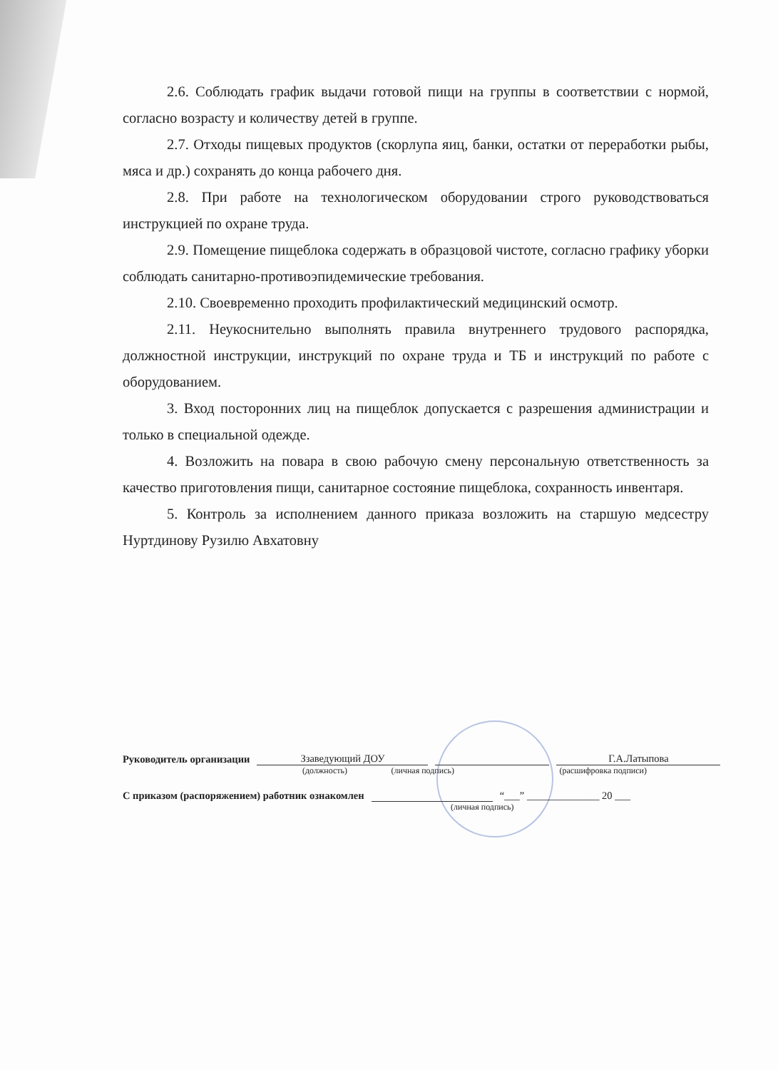2.6. Соблюдать график выдачи готовой пищи на группы в соответствии с нормой, согласно возрасту и количеству детей в группе.
2.7. Отходы пищевых продуктов (скорлупа яиц, банки, остатки от переработки рыбы, мяса и др.) сохранять до конца рабочего дня.
2.8. При работе на технологическом оборудовании строго руководствоваться инструкцией по охране труда.
2.9. Помещение пищеблока содержать в образцовой чистоте, согласно графику уборки соблюдать санитарно-противоэпидемические требования.
2.10. Своевременно проходить профилактический медицинский осмотр.
2.11. Неукоснительно выполнять правила внутреннего трудового распорядка, должностной инструкции, инструкций по охране труда и ТБ и инструкций по работе с оборудованием.
3. Вход посторонних лиц на пищеблок допускается с разрешения администрации и только в специальной одежде.
4. Возложить на повара в свою рабочую смену персональную ответственность за качество приготовления пищи, санитарное состояние пищеблока, сохранность инвентаря.
5. Контроль за исполнением данного приказа возложить на старшую медсестру Нуртдинову Рузилю Авхатовну
Руководитель организации Ззаведующий ДОУ Г.А.Латыпова
(должность) (личная подпись) (расшифровка подписи)
С приказом (распоряжением) работник ознакомлен “___” ______________ 20 ___
(личная подпись)